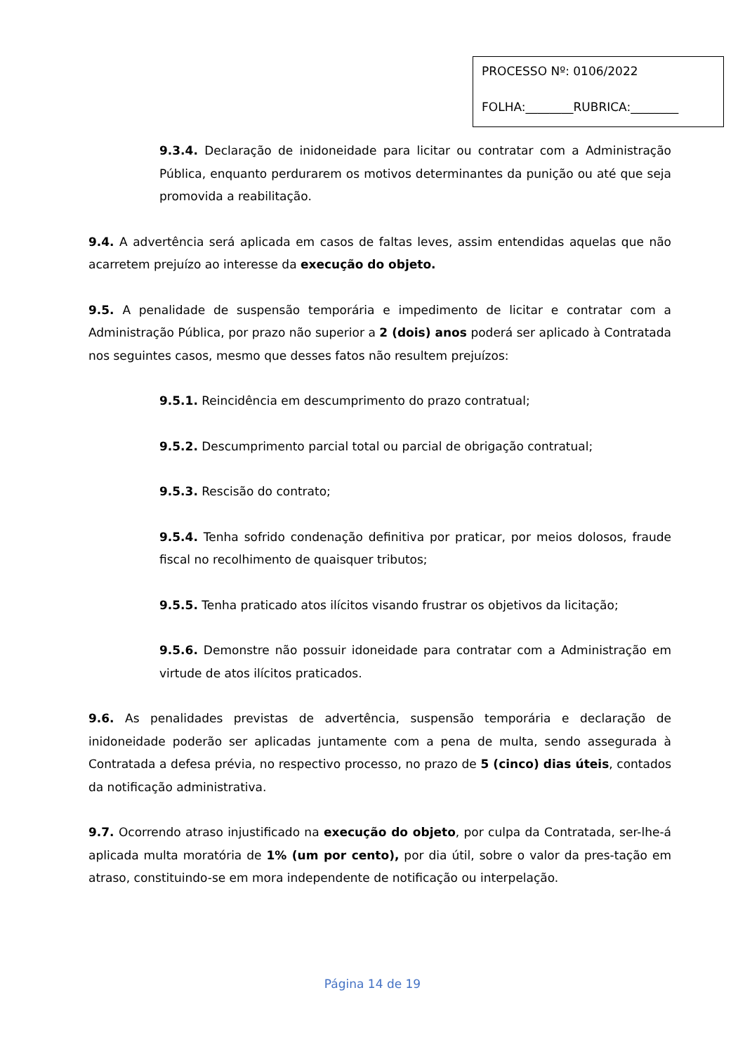PROCESSO Nº: 0106/2022
FOLHA:________RUBRICA:________
9.3.4. Declaração de inidoneidade para licitar ou contratar com a Administração Pública, enquanto perdurarem os motivos determinantes da punição ou até que seja promovida a reabilitação.
9.4. A advertência será aplicada em casos de faltas leves, assim entendidas aquelas que não acarretem prejuízo ao interesse da execução do objeto.
9.5. A penalidade de suspensão temporária e impedimento de licitar e contratar com a Administração Pública, por prazo não superior a 2 (dois) anos poderá ser aplicado à Contratada nos seguintes casos, mesmo que desses fatos não resultem prejuízos:
9.5.1. Reincidência em descumprimento do prazo contratual;
9.5.2. Descumprimento parcial total ou parcial de obrigação contratual;
9.5.3. Rescisão do contrato;
9.5.4. Tenha sofrido condenação definitiva por praticar, por meios dolosos, fraude fiscal no recolhimento de quaisquer tributos;
9.5.5. Tenha praticado atos ilícitos visando frustrar os objetivos da licitação;
9.5.6. Demonstre não possuir idoneidade para contratar com a Administração em virtude de atos ilícitos praticados.
9.6. As penalidades previstas de advertência, suspensão temporária e declaração de inidoneidade poderão ser aplicadas juntamente com a pena de multa, sendo assegurada à Contratada a defesa prévia, no respectivo processo, no prazo de 5 (cinco) dias úteis, contados da notificação administrativa.
9.7. Ocorrendo atraso injustificado na execução do objeto, por culpa da Contratada, ser-lhe-á aplicada multa moratória de 1% (um por cento), por dia útil, sobre o valor da pres-tação em atraso, constituindo-se em mora independente de notificação ou interpelação.
Página 14 de 19